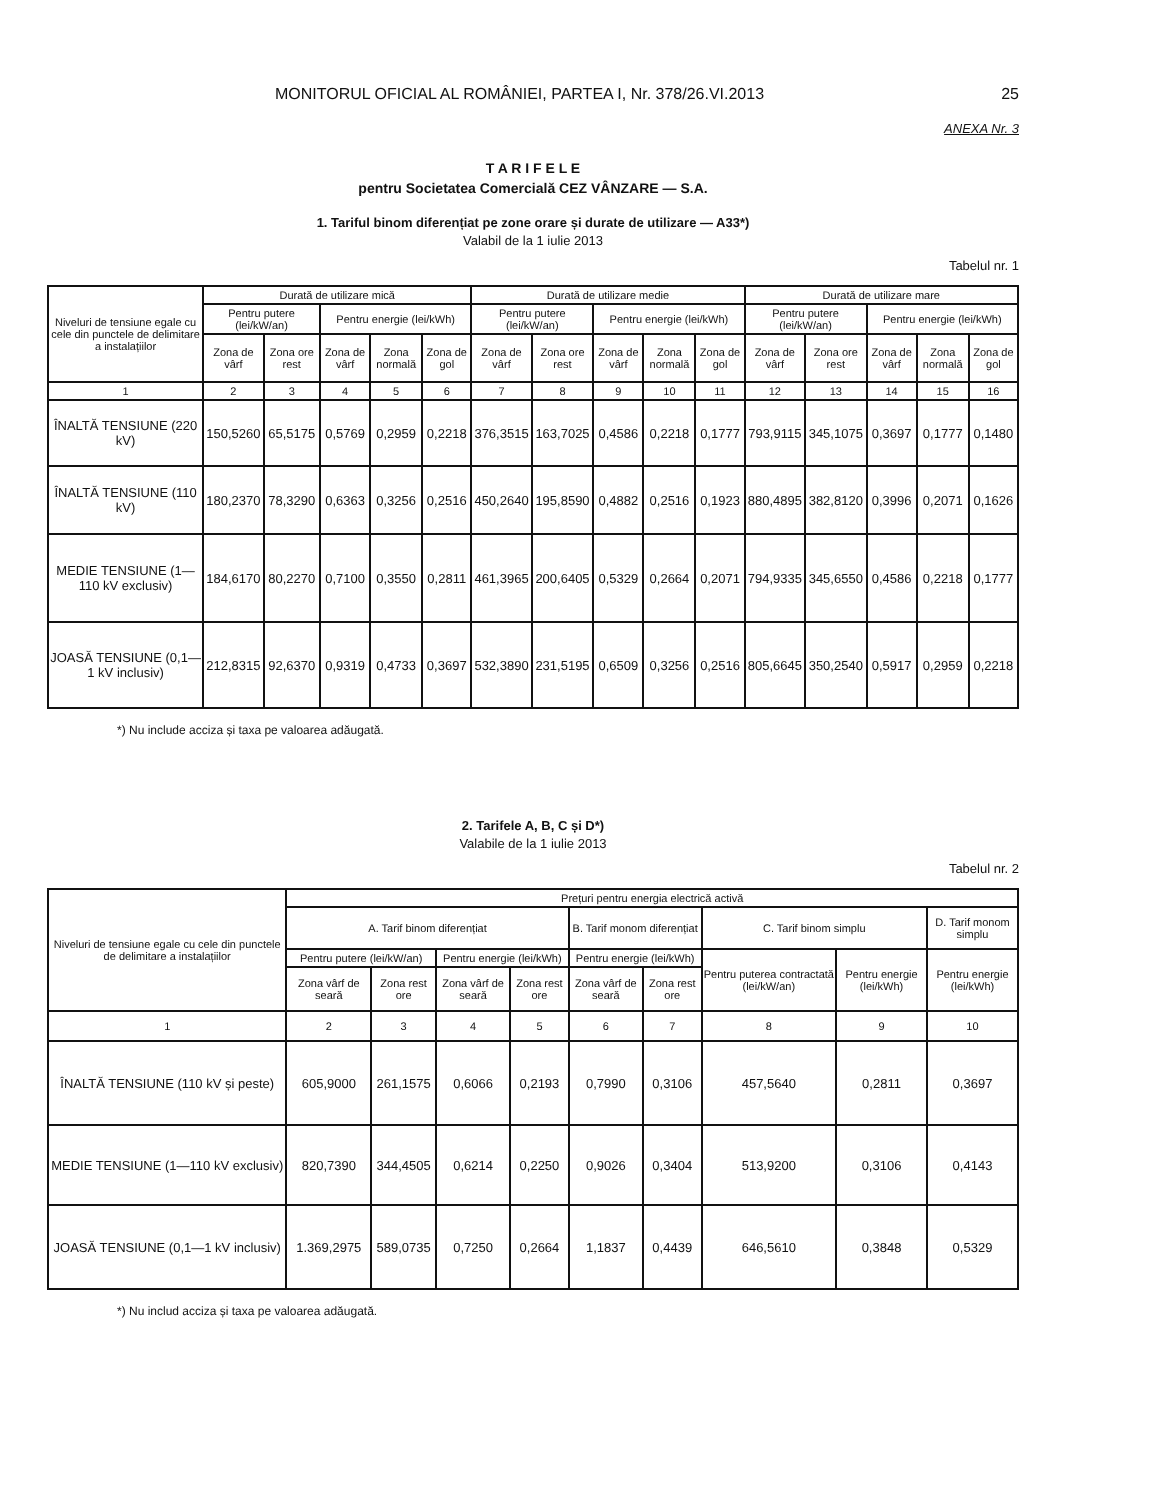MONITORUL OFICIAL AL ROMÂNIEI, PARTEA I, Nr. 378/26.VI.2013 25
ANEXA Nr. 3
T A R I F E L E
pentru Societatea Comercială CEZ VÂNZARE — S.A.
1. Tariful binom diferențiat pe zone orare și durate de utilizare — A33*)
Valabil de la 1 iulie 2013
Tabelul nr. 1
| Niveluri de tensiune egale cu cele din punctele de delimitare a instalațiilor | Durată de utilizare mică | | | | | Durată de utilizare medie | | | | | Durată de utilizare mare | | | | |
| --- | --- | --- | --- | --- | --- | --- | --- | --- | --- | --- | --- | --- | --- | --- | --- |
| | Pentru putere (lei/kW/an) | | Pentru energie (lei/kWh) | | | Pentru putere (lei/kW/an) | | Pentru energie (lei/kWh) | | | Pentru putere (lei/kW/an) | | Pentru energie (lei/kWh) | | |
| | Zona de vârf | Zona ore rest | Zona de vârf | Zona normală | Zona de gol | Zona de vârf | Zona ore rest | Zona de vârf | Zona normală | Zona de gol | Zona de vârf | Zona ore rest | Zona de vârf | Zona normală | Zona de gol |
| 1 | 2 | 3 | 4 | 5 | 6 | 7 | 8 | 9 | 10 | 11 | 12 | 13 | 14 | 15 | 16 |
| ÎNALTĂ TENSIUNE (220 kV) | 150,5260 | 65,5175 | 0,5769 | 0,2959 | 0,2218 | 376,3515 | 163,7025 | 0,4586 | 0,2218 | 0,1777 | 793,9115 | 345,1075 | 0,3697 | 0,1777 | 0,1480 |
| ÎNALTĂ TENSIUNE (110 kV) | 180,2370 | 78,3290 | 0,6363 | 0,3256 | 0,2516 | 450,2640 | 195,8590 | 0,4882 | 0,2516 | 0,1923 | 880,4895 | 382,8120 | 0,3996 | 0,2071 | 0,1626 |
| MEDIE TENSIUNE (1—110 kV exclusiv) | 184,6170 | 80,2270 | 0,7100 | 0,3550 | 0,2811 | 461,3965 | 200,6405 | 0,5329 | 0,2664 | 0,2071 | 794,9335 | 345,6550 | 0,4586 | 0,2218 | 0,1777 |
| JOASĂ TENSIUNE (0,1—1 kV inclusiv) | 212,8315 | 92,6370 | 0,9319 | 0,4733 | 0,3697 | 532,3890 | 231,5195 | 0,6509 | 0,3256 | 0,2516 | 805,6645 | 350,2540 | 0,5917 | 0,2959 | 0,2218 |
*) Nu include acciza și taxa pe valoarea adăugată.
2. Tarifele A, B, C și D*)
Valabile de la 1 iulie 2013
Tabelul nr. 2
| Niveluri de tensiune egale cu cele din punctele de delimitare a instalațiilor | Prețuri pentru energia electrică activă | | | | | | | | |
| --- | --- | --- | --- | --- | --- | --- | --- | --- | --- |
| | A. Tarif binom diferențiat | | | | B. Tarif monom diferențiat | | C. Tarif binom simplu | | D. Tarif monom simplu |
| | Pentru putere (lei/kW/an) | | Pentru energie (lei/kWh) | | Pentru energie (lei/kWh) | | Pentru puterea contractată (lei/kW/an) | Pentru energie (lei/kWh) | Pentru energie (lei/kWh) |
| | Zona vârf de seară | Zona rest ore | Zona vârf de seară | Zona rest ore | Zona vârf de seară | Zona rest ore | | | |
| 1 | 2 | 3 | 4 | 5 | 6 | 7 | 8 | 9 | 10 |
| ÎNALTĂ TENSIUNE (110 kV și peste) | 605,9000 | 261,1575 | 0,6066 | 0,2193 | 0,7990 | 0,3106 | 457,5640 | 0,2811 | 0,3697 |
| MEDIE TENSIUNE (1—110 kV exclusiv) | 820,7390 | 344,4505 | 0,6214 | 0,2250 | 0,9026 | 0,3404 | 513,9200 | 0,3106 | 0,4143 |
| JOASĂ TENSIUNE (0,1—1 kV inclusiv) | 1.369,2975 | 589,0735 | 0,7250 | 0,2664 | 1,1837 | 0,4439 | 646,5610 | 0,3848 | 0,5329 |
*) Nu includ acciza și taxa pe valoarea adăugată.